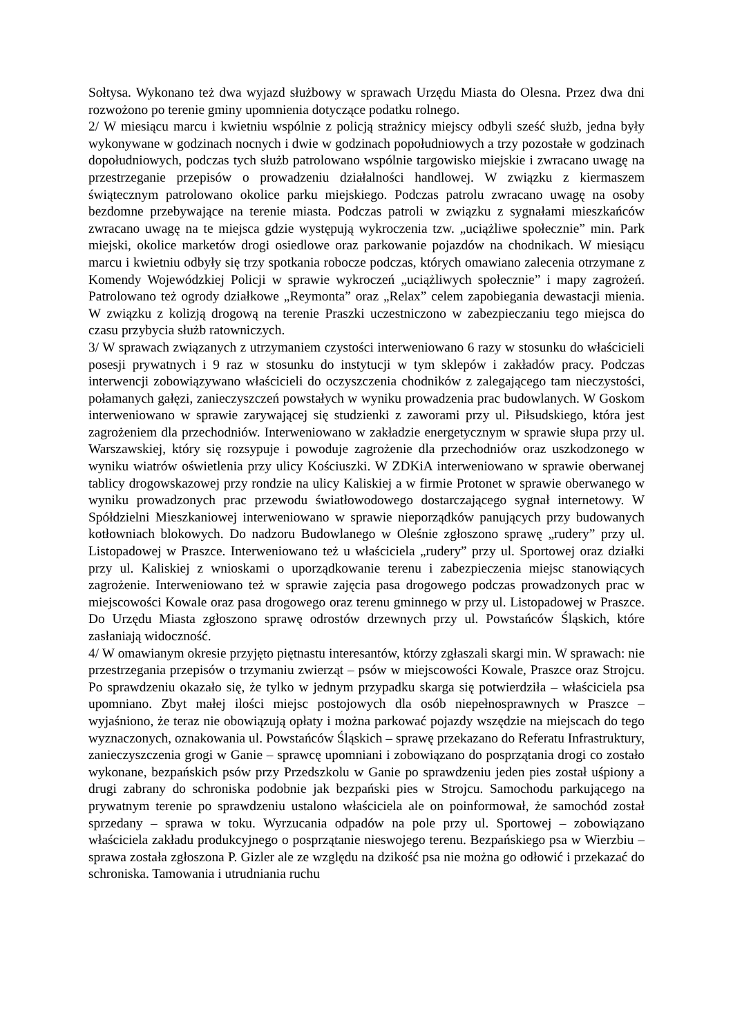Sołtysa. Wykonano też dwa wyjazd służbowy w sprawach Urzędu Miasta do Olesna. Przez dwa dni rozwożono po terenie gminy upomnienia dotyczące podatku rolnego.
2/ W miesiącu marcu i kwietniu wspólnie z policją strażnicy miejscy odbyli sześć służb, jedna były wykonywane w godzinach nocnych i dwie w godzinach popołudniowych a trzy pozostałe w godzinach dopołudniowych, podczas tych służb patrolowano wspólnie targowisko miejskie i zwracano uwagę na przestrzeganie przepisów o prowadzeniu działalności handlowej. W związku z kiermaszem świątecznym patrolowano okolice parku miejskiego. Podczas patrolu zwracano uwagę na osoby bezdomne przebywające na terenie miasta. Podczas patroli w związku z sygnałami mieszkańców zwracano uwagę na te miejsca gdzie występują wykroczenia tzw. „uciążliwe społecznie” min. Park miejski, okolice marketów drogi osiedlowe oraz parkowanie pojazdów na chodnikach. W miesiącu marcu i kwietniu odbyły się trzy spotkania robocze podczas, których omawiano zalecenia otrzymane z Komendy Wojewódzkiej Policji w sprawie wykroczeń „uciążliwych społecznie” i mapy zagrożeń. Patrolowano też ogrody działkowe „Reymonta” oraz „Relax” celem zapobiegania dewastacji mienia. W związku z kolizją drogową na terenie Praszki uczestniczono w zabezpieczaniu tego miejsca do czasu przybycia służb ratowniczych.
3/ W sprawach związanych z utrzymaniem czystości interweniowano 6 razy w stosunku do właścicieli posesji prywatnych i 9 raz w stosunku do instytucji w tym sklepów i zakładów pracy. Podczas interwencji zobowiązywano właścicieli do oczyszczenia chodników z zalegającego tam nieczystości, połamanych gałęzi, zanieczyszczeń powstałych w wyniku prowadzenia prac budowlanych. W Goskom interweniowano w sprawie zarywającej się studzienki z zaworami przy ul. Piłsudskiego, która jest zagrożeniem dla przechodniów. Interweniowano w zakładzie energetycznym w sprawie słupa przy ul. Warszawskiej, który się rozsypuje i powoduje zagrożenie dla przechodniów oraz uszkodzonego w wyniku wiatrów oświetlenia przy ulicy Kościuszki. W ZDKiA interweniowano w sprawie oberwanej tablicy drogowskazowej przy rondzie na ulicy Kaliskiej a w firmie Protonet w sprawie oberwanego w wyniku prowadzonych prac przewodu światłowodowego dostarczającego sygnał internetowy. W Spółdzielni Mieszkaniowej interweniowano w sprawie nieporządków panujących przy budowanych kotłowniach blokowych. Do nadzoru Budowlanego w Oleśnie zgłoszono sprawę „rudery” przy ul. Listopadowej w Praszce. Interweniowano też u właściciela „rudery” przy ul. Sportowej oraz działki przy ul. Kaliskiej z wnioskami o uporządkowanie terenu i zabezpieczenia miejsc stanowiących zagrożenie. Interweniowano też w sprawie zajęcia pasa drogowego podczas prowadzonych prac w miejscowości Kowale oraz pasa drogowego oraz terenu gminnego w przy ul. Listopadowej w Praszce. Do Urzędu Miasta zgłoszono sprawę odrostów drzewnych przy ul. Powstańców Śląskich, które zasłaniają widoczność.
4/ W omawianym okresie przyjęto piętnastu interesantów, którzy zgłaszali skargi min. W sprawach: nie przestrzegania przepisów o trzymaniu zwierząt – psów w miejscowości Kowale, Praszce oraz Strojcu. Po sprawdzeniu okazało się, że tylko w jednym przypadku skarga się potwierdziła – właściciela psa upomniano. Zbyt małej ilości miejsc postojowych dla osób niepełnosprawnych w Praszce – wyjaśniono, że teraz nie obowiązują opłaty i można parkować pojazdy wszędzie na miejscach do tego wyznaczonych, oznakowania ul. Powstańców Śląskich – sprawę przekazano do Referatu Infrastruktury, zanieczyszczenia grogi w Ganie – sprawcę upomniani i zobowiązano do posprzątania drogi co zostało wykonane, bezpańskich psów przy Przedszkolu w Ganie po sprawdzeniu jeden pies został uśpiony a drugi zabrany do schroniska podobnie jak bezpański pies w Strojcu. Samochodu parkującego na prywatnym terenie po sprawdzeniu ustalono właściciela ale on poinformował, że samochód został sprzedany – sprawa w toku. Wyrzucania odpadów na pole przy ul. Sportowej – zobowiązano właściciela zakładu produkcyjnego o posprzątanie nieswojego terenu. Bezpańskiego psa w Wierzbiu – sprawa została zgłoszona P. Gizler ale ze względu na dzikość psa nie można go odłowić i przekazać do schroniska. Tamowania i utrudniania ruchu